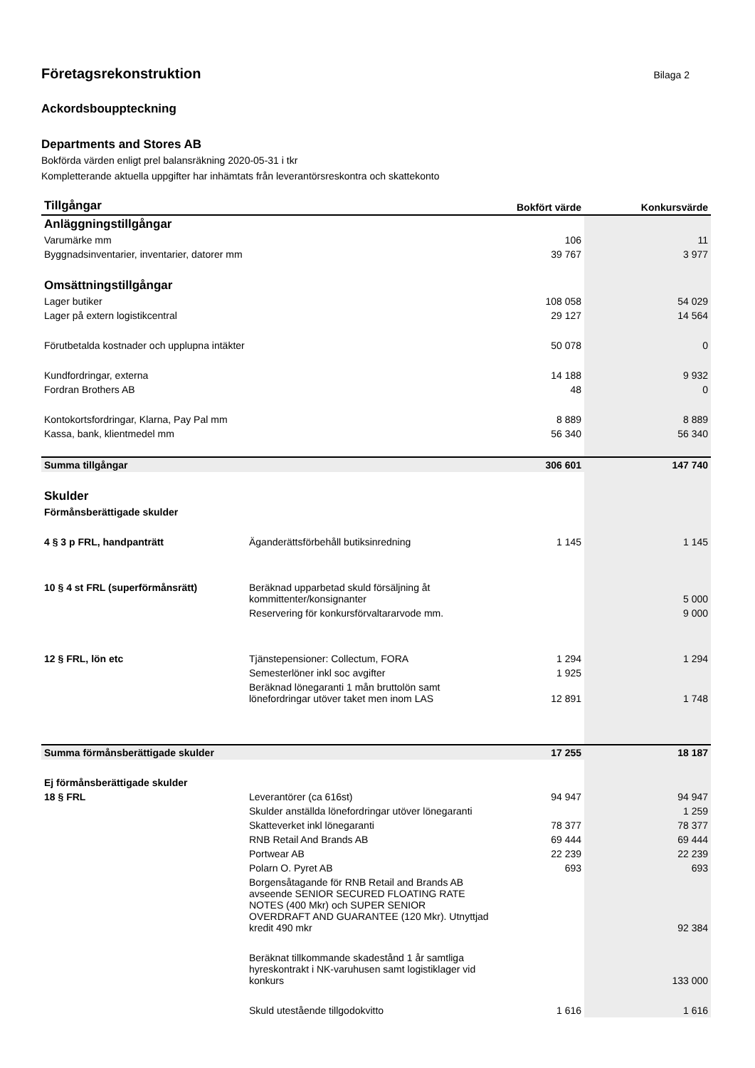Företagsrekonstruktion Bilaga 2
Ackordsbouppteckning
Departments and Stores AB
Bokförda värden enligt prel balansräkning 2020-05-31 i tkr
Kompletterande aktuella uppgifter har inhämtats från leverantörsreskontra och skattekonto
| Tillgångar | | Bokfört värde | Konkursvärde |
| --- | --- | --- | --- |
| Anläggningstillgångar | | | |
| Varumärke mm | | 106 | 11 |
| Byggnadsinventarier, inventarier, datorer mm | | 39 767 | 3 977 |
| Omsättningstillgångar | | | |
| Lager butiker | | 108 058 | 54 029 |
| Lager på extern logistikcentral | | 29 127 | 14 564 |
| Förutbetalda kostnader och upplupna intäkter | | 50 078 | 0 |
| Kundfordringar, externa | | 14 188 | 9 932 |
| Fordran Brothers AB | | 48 | 0 |
| Kontokortsfordringar, Klarna, Pay Pal mm | | 8 889 | 8 889 |
| Kassa, bank, klientmedel mm | | 56 340 | 56 340 |
| Summa tillgångar | | 306 601 | 147 740 |
| Skulder | | | |
| Förmånsberättigade skulder | | | |
| 4 § 3 p FRL, handpanträtt | Äganderättsförbehåll butiksinredning | 1 145 | 1 145 |
| 10 § 4 st FRL (superförmånsrätt) | Beräknad upparbetad skuld försäljning åt kommittenter/konsignanter | | 5 000 |
| | Reservering för konkursförvaltararvode mm. | | 9 000 |
| 12 § FRL, lön etc | Tjänstepensioner: Collectum, FORA | 1 294 | 1 294 |
| | Semesterlöner inkl soc avgifter | 1 925 | |
| | Beräknad lönegaranti 1 mån bruttolön samt lönefordringar utöver taket men inom LAS | 12 891 | 1 748 |
| Summa förmånsberättigade skulder | | 17 255 | 18 187 |
| Ej förmånsberättigade skulder | | | |
| 18 § FRL | Leverantörer (ca 616st) | 94 947 | 94 947 |
| | Skulder anställda lönefordringar utöver lönegaranti | | 1 259 |
| | Skatteverket inkl lönegaranti | 78 377 | 78 377 |
| | RNB Retail And Brands AB | 69 444 | 69 444 |
| | Portwear AB | 22 239 | 22 239 |
| | Polarn O. Pyret AB | 693 | 693 |
| | Borgensåtagande för RNB Retail and Brands AB avseende SENIOR SECURED FLOATING RATE NOTES (400 Mkr) och SUPER SENIOR OVERDRAFT AND GUARANTEE (120 Mkr). Utnyttjad kredit 490 mkr | | 92 384 |
| | Beräknat tillkommande skadestånd 1 år samtliga hyreskontrakt i NK-varuhusen samt logistiklager vid konkurs | | 133 000 |
| | Skuld utestående tillgodokvitto | 1 616 | 1 616 |